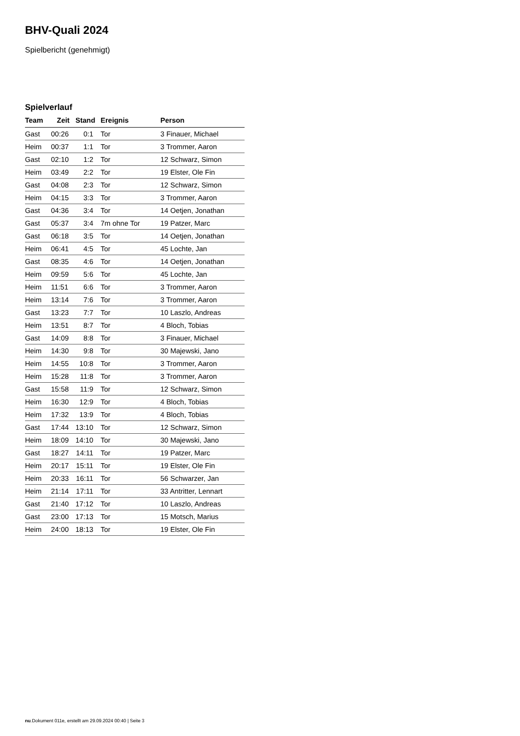BHV-Quali 2024
Spielbericht (genehmigt)
Spielverlauf
| Team | Zeit | Stand | Ereignis | Person |
| --- | --- | --- | --- | --- |
| Gast | 00:26 | 0:1 | Tor | 3 Finauer, Michael |
| Heim | 00:37 | 1:1 | Tor | 3 Trommer, Aaron |
| Gast | 02:10 | 1:2 | Tor | 12 Schwarz, Simon |
| Heim | 03:49 | 2:2 | Tor | 19 Elster, Ole Fin |
| Gast | 04:08 | 2:3 | Tor | 12 Schwarz, Simon |
| Heim | 04:15 | 3:3 | Tor | 3 Trommer, Aaron |
| Gast | 04:36 | 3:4 | Tor | 14 Oetjen, Jonathan |
| Gast | 05:37 | 3:4 | 7m ohne Tor | 19 Patzer, Marc |
| Gast | 06:18 | 3:5 | Tor | 14 Oetjen, Jonathan |
| Heim | 06:41 | 4:5 | Tor | 45 Lochte, Jan |
| Gast | 08:35 | 4:6 | Tor | 14 Oetjen, Jonathan |
| Heim | 09:59 | 5:6 | Tor | 45 Lochte, Jan |
| Heim | 11:51 | 6:6 | Tor | 3 Trommer, Aaron |
| Heim | 13:14 | 7:6 | Tor | 3 Trommer, Aaron |
| Gast | 13:23 | 7:7 | Tor | 10 Laszlo, Andreas |
| Heim | 13:51 | 8:7 | Tor | 4 Bloch, Tobias |
| Gast | 14:09 | 8:8 | Tor | 3 Finauer, Michael |
| Heim | 14:30 | 9:8 | Tor | 30 Majewski, Jano |
| Heim | 14:55 | 10:8 | Tor | 3 Trommer, Aaron |
| Heim | 15:28 | 11:8 | Tor | 3 Trommer, Aaron |
| Gast | 15:58 | 11:9 | Tor | 12 Schwarz, Simon |
| Heim | 16:30 | 12:9 | Tor | 4 Bloch, Tobias |
| Heim | 17:32 | 13:9 | Tor | 4 Bloch, Tobias |
| Gast | 17:44 | 13:10 | Tor | 12 Schwarz, Simon |
| Heim | 18:09 | 14:10 | Tor | 30 Majewski, Jano |
| Gast | 18:27 | 14:11 | Tor | 19 Patzer, Marc |
| Heim | 20:17 | 15:11 | Tor | 19 Elster, Ole Fin |
| Heim | 20:33 | 16:11 | Tor | 56 Schwarzer, Jan |
| Heim | 21:14 | 17:11 | Tor | 33 Antritter, Lennart |
| Gast | 21:40 | 17:12 | Tor | 10 Laszlo, Andreas |
| Gast | 23:00 | 17:13 | Tor | 15 Motsch, Marius |
| Heim | 24:00 | 18:13 | Tor | 19 Elster, Ole Fin |
nu.Dokument 011e, erstellt am 29.09.2024 00:40 | Seite 3